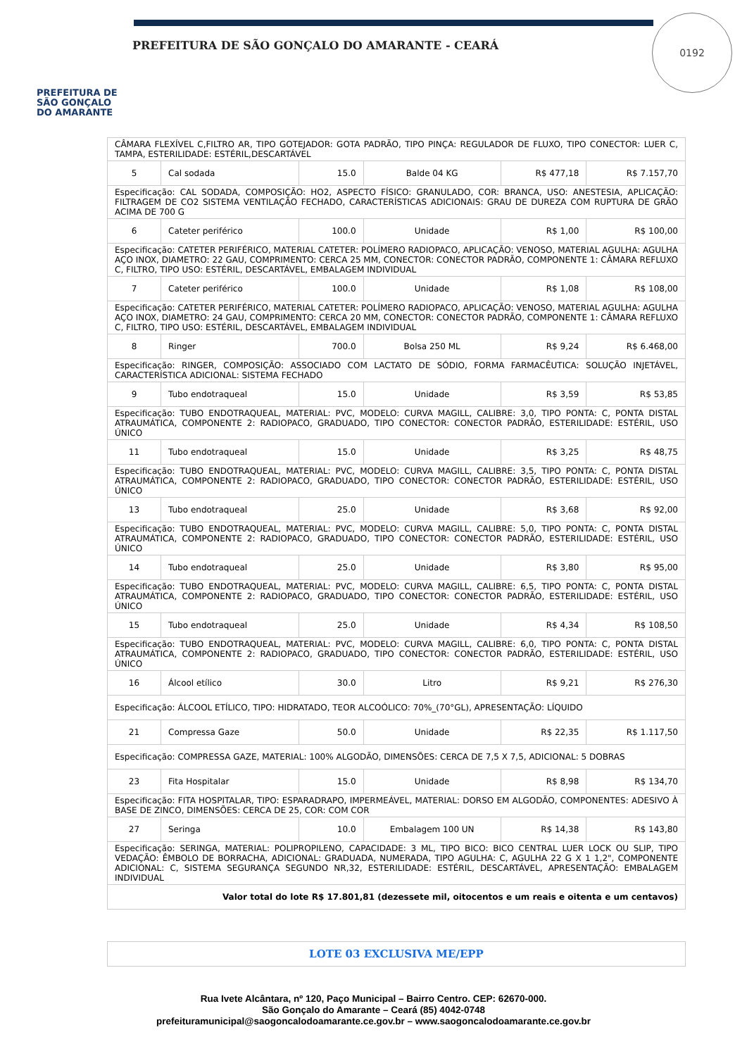PREFEITURA DE
SÃO GONÇALO
DO AMARANTE
PREFEITURA DE SÃO GONÇALO DO AMARANTE - CEARÁ
0192
| CÂMARA FLEXÍVEL C,FILTRO AR, TIPO GOTEJADOR: GOTA PADRÃO, TIPO PINÇA: REGULADOR DE FLUXO, TIPO CONECTOR: LUER C, TAMPA, ESTERILIDADE: ESTÉRIL,DESCARTÁVEL | | | | | |
| 5 | Cal sodada | 15.0 | Balde 04 KG | R$ 477,18 | R$ 7.157,70 |
| Especificação: CAL SODADA, COMPOSIÇÃO: HO2, ASPECTO FÍSICO: GRANULADO, COR: BRANCA, USO: ANESTESIA, APLICAÇÃO: FILTRAGEM DE CO2 SISTEMA VENTILAÇÃO FECHADO, CARACTERÍSTICAS ADICIONAIS: GRAU DE DUREZA COM RUPTURA DE GRÃO ACIMA DE 700 G | | | | | |
| 6 | Cateter periférico | 100.0 | Unidade | R$ 1,00 | R$ 100,00 |
| Especificação: CATETER PERIFÉRICO, MATERIAL CATETER: POLÍMERO RADIOPACO, APLICAÇÃO: VENOSO, MATERIAL AGULHA: AGULHA AÇO INOX, DIAMETRO: 22 GAU, COMPRIMENTO: CERCA 25 MM, CONECTOR: CONECTOR PADRÃO, COMPONENTE 1: CÂMARA REFLUXO C, FILTRO, TIPO USO: ESTÉRIL, DESCARTÁVEL, EMBALAGEM INDIVIDUAL | | | | | |
| 7 | Cateter periférico | 100.0 | Unidade | R$ 1,08 | R$ 108,00 |
| Especificação: CATETER PERIFÉRICO, MATERIAL CATETER: POLÍMERO RADIOPACO, APLICAÇÃO: VENOSO, MATERIAL AGULHA: AGULHA AÇO INOX, DIAMETRO: 24 GAU, COMPRIMENTO: CERCA 20 MM, CONECTOR: CONECTOR PADRÃO, COMPONENTE 1: CÂMARA REFLUXO C, FILTRO, TIPO USO: ESTÉRIL, DESCARTÁVEL, EMBALAGEM INDIVIDUAL | | | | | |
| 8 | Ringer | 700.0 | Bolsa 250 ML | R$ 9,24 | R$ 6.468,00 |
| Especificação: RINGER, COMPOSIÇÃO: ASSOCIADO COM LACTATO DE SÓDIO, FORMA FARMACÊUTICA: SOLUÇÃO INJETÁVEL, CARACTERÍSTICA ADICIONAL: SISTEMA FECHADO | | | | | |
| 9 | Tubo endotraqueal | 15.0 | Unidade | R$ 3,59 | R$ 53,85 |
| Especificação: TUBO ENDOTRAQUEAL, MATERIAL: PVC, MODELO: CURVA MAGILL, CALIBRE: 3,0, TIPO PONTA: C, PONTA DISTAL ATRAUMÁTICA, COMPONENTE 2: RADIOPACO, GRADUADO, TIPO CONECTOR: CONECTOR PADRÃO, ESTERILIDADE: ESTÉRIL, USO ÚNICO | | | | | |
| 11 | Tubo endotraqueal | 15.0 | Unidade | R$ 3,25 | R$ 48,75 |
| Especificação: TUBO ENDOTRAQUEAL, MATERIAL: PVC, MODELO: CURVA MAGILL, CALIBRE: 3,5, TIPO PONTA: C, PONTA DISTAL ATRAUMÁTICA, COMPONENTE 2: RADIOPACO, GRADUADO, TIPO CONECTOR: CONECTOR PADRÃO, ESTERILIDADE: ESTÉRIL, USO ÚNICO | | | | | |
| 13 | Tubo endotraqueal | 25.0 | Unidade | R$ 3,68 | R$ 92,00 |
| Especificação: TUBO ENDOTRAQUEAL, MATERIAL: PVC, MODELO: CURVA MAGILL, CALIBRE: 5,0, TIPO PONTA: C, PONTA DISTAL ATRAUMÁTICA, COMPONENTE 2: RADIOPACO, GRADUADO, TIPO CONECTOR: CONECTOR PADRÃO, ESTERILIDADE: ESTÉRIL, USO ÚNICO | | | | | |
| 14 | Tubo endotraqueal | 25.0 | Unidade | R$ 3,80 | R$ 95,00 |
| Especificação: TUBO ENDOTRAQUEAL, MATERIAL: PVC, MODELO: CURVA MAGILL, CALIBRE: 6,5, TIPO PONTA: C, PONTA DISTAL ATRAUMÁTICA, COMPONENTE 2: RADIOPACO, GRADUADO, TIPO CONECTOR: CONECTOR PADRÃO, ESTERILIDADE: ESTÉRIL, USO ÚNICO | | | | | |
| 15 | Tubo endotraqueal | 25.0 | Unidade | R$ 4,34 | R$ 108,50 |
| Especificação: TUBO ENDOTRAQUEAL, MATERIAL: PVC, MODELO: CURVA MAGILL, CALIBRE: 6,0, TIPO PONTA: C, PONTA DISTAL ATRAUMÁTICA, COMPONENTE 2: RADIOPACO, GRADUADO, TIPO CONECTOR: CONECTOR PADRÃO, ESTERILIDADE: ESTÉRIL, USO ÚNICO | | | | | |
| 16 | Álcool etílico | 30.0 | Litro | R$ 9,21 | R$ 276,30 |
| Especificação: ÁLCOOL ETÍLICO, TIPO: HIDRATADO, TEOR ALCOÓLICO: 70%_(70°GL), APRESENTAÇÃO: LÍQUIDO | | | | | |
| 21 | Compressa Gaze | 50.0 | Unidade | R$ 22,35 | R$ 1.117,50 |
| Especificação: COMPRESSA GAZE, MATERIAL: 100% ALGODÃO, DIMENSÕES: CERCA DE 7,5 X 7,5, ADICIONAL: 5 DOBRAS | | | | | |
| 23 | Fita Hospitalar | 15.0 | Unidade | R$ 8,98 | R$ 134,70 |
| Especificação: FITA HOSPITALAR, TIPO: ESPARADRAPO, IMPERMEÁVEL, MATERIAL: DORSO EM ALGODÃO, COMPONENTES: ADESIVO À BASE DE ZINCO, DIMENSÕES: CERCA DE 25, COR: COM COR | | | | | |
| 27 | Seringa | 10.0 | Embalagem 100 UN | R$ 14,38 | R$ 143,80 |
| Especificação: SERINGA, MATERIAL: POLIPROPILENO, CAPACIDADE: 3 ML, TIPO BICO: BICO CENTRAL LUER LOCK OU SLIP, TIPO VEDAÇÃO: ÊMBOLO DE BORRACHA, ADICIONAL: GRADUADA, NUMERADA, TIPO AGULHA: C, AGULHA 22 G X 1 1,2", COMPONENTE ADICIONAL: C, SISTEMA SEGURANÇA SEGUNDO NR,32, ESTERILIDADE: ESTÉRIL, DESCARTÁVEL, APRESENTAÇÃO: EMBALAGEM INDIVIDUAL | | | | | |
| Valor total do lote R$ 17.801,81 (dezessete mil, oitocentos e um reais e oitenta e um centavos) | | | | | |
LOTE 03 EXCLUSIVA ME/EPP
Rua Ivete Alcântara, nº 120, Paço Municipal – Bairro Centro. CEP: 62670-000.
São Gonçalo do Amarante – Ceará (85) 4042-0748
prefeituramunicipal@saogoncalodoamarante.ce.gov.br – www.saogoncalodoamarante.ce.gov.br